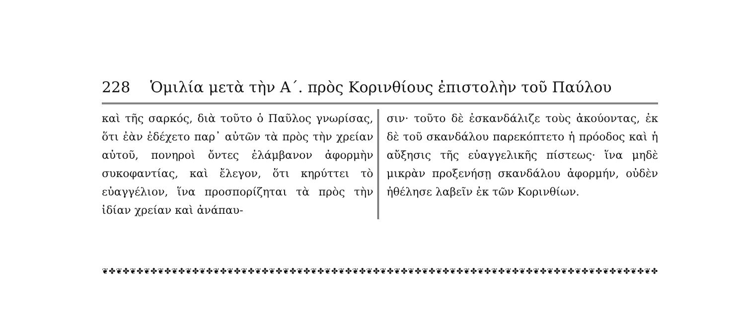228 Ὁμιλία μετὰ τὴν Α΄. πρὸς Κορινθίους ἐπιστολὴν τοῦ Παύλου
καὶ τῆς σαρκός, διὰ τοῦτο ὁ Παῦλος γνωρίσας, ὅτι ἐὰν ἐδέχετο παρ᾽ αὐτῶν τὰ πρὸς τὴν χρείαν αὐτοῦ, πονηροὶ ὄντες ἐλάμβανον ἀφορμὴν συκοφαντίας, καὶ ἔλεγον, ὅτι κηρύττει τὸ εὐαγγέλιον, ἵνα προσπορίζηται τὰ πρὸς τὴν ἰδίαν χρείαν καὶ ἀνάπαυ-
σιν· τοῦτο δὲ ἐσκανδάλιζε τοὺς ἀκούοντας, ἐκ δὲ τοῦ σκανδάλου παρεκόπτετο ἡ πρόοδος καὶ ἡ αὔξησις τῆς εὐαγγελικῆς πίστεως· ἵνα μηδὲ μικρὰν προξενήσῃ σκανδάλου ἀφορμήν, οὐδὲν ἠθέλησε λαβεῖν ἐκ τῶν Κορινθίων.
❦✤❦✤❦✤❦✤❦✤❦✤❦✤❦✤❦✤❦✤❦✤❦✤❦✤❦✤❦✤❦✤❦✤❦✤❦✤❦✤❦✤❦✤❦✤❦✤❦✤❦✤❦✤❦✤❦✤❦✤❦✤❦✤❦✤❦✤❦✤❦✤❦✤❦✤❦✤❦✤❦✤❦✤